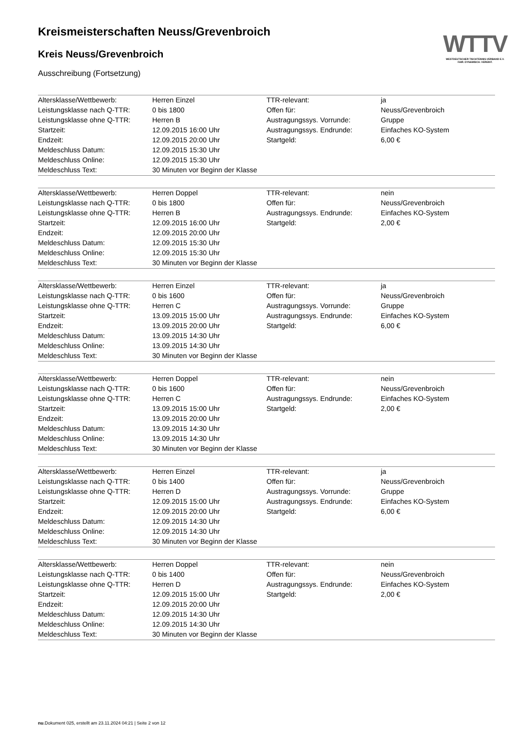WTTV
WESTDEUTSCHER TISCHTENNIS-VERBAND E.V.
FAIR. DYNAMISCH. VEREINT.
Kreismeisterschaften Neuss/Grevenbroich
Kreis Neuss/Grevenbroich
Ausschreibung (Fortsetzung)
| Altersklasse/Wettbewerb: | Herren Einzel | TTR-relevant: | ja |
| Leistungsklasse nach Q-TTR: | 0 bis 1800 | Offen für: | Neuss/Grevenbroich |
| Leistungsklasse ohne Q-TTR: | Herren B | Austragungssys. Vorrunde: | Gruppe |
| Startzeit: | 12.09.2015 16:00 Uhr | Austragungssys. Endrunde: | Einfaches KO-System |
| Endzeit: | 12.09.2015 20:00 Uhr | Startgeld: | 6,00 € |
| Meldeschluss Datum: | 12.09.2015 15:30 Uhr | | |
| Meldeschluss Online: | 12.09.2015 15:30 Uhr | | |
| Meldeschluss Text: | 30 Minuten vor Beginn der Klasse | | |
| Altersklasse/Wettbewerb: | Herren Doppel | TTR-relevant: | nein |
| Leistungsklasse nach Q-TTR: | 0 bis 1800 | Offen für: | Neuss/Grevenbroich |
| Leistungsklasse ohne Q-TTR: | Herren B | Austragungssys. Endrunde: | Einfaches KO-System |
| Startzeit: | 12.09.2015 16:00 Uhr | Startgeld: | 2,00 € |
| Endzeit: | 12.09.2015 20:00 Uhr | | |
| Meldeschluss Datum: | 12.09.2015 15:30 Uhr | | |
| Meldeschluss Online: | 12.09.2015 15:30 Uhr | | |
| Meldeschluss Text: | 30 Minuten vor Beginn der Klasse | | |
| Altersklasse/Wettbewerb: | Herren Einzel | TTR-relevant: | ja |
| Leistungsklasse nach Q-TTR: | 0 bis 1600 | Offen für: | Neuss/Grevenbroich |
| Leistungsklasse ohne Q-TTR: | Herren C | Austragungssys. Vorrunde: | Gruppe |
| Startzeit: | 13.09.2015 15:00 Uhr | Austragungssys. Endrunde: | Einfaches KO-System |
| Endzeit: | 13.09.2015 20:00 Uhr | Startgeld: | 6,00 € |
| Meldeschluss Datum: | 13.09.2015 14:30 Uhr | | |
| Meldeschluss Online: | 13.09.2015 14:30 Uhr | | |
| Meldeschluss Text: | 30 Minuten vor Beginn der Klasse | | |
| Altersklasse/Wettbewerb: | Herren Doppel | TTR-relevant: | nein |
| Leistungsklasse nach Q-TTR: | 0 bis 1600 | Offen für: | Neuss/Grevenbroich |
| Leistungsklasse ohne Q-TTR: | Herren C | Austragungssys. Endrunde: | Einfaches KO-System |
| Startzeit: | 13.09.2015 15:00 Uhr | Startgeld: | 2,00 € |
| Endzeit: | 13.09.2015 20:00 Uhr | | |
| Meldeschluss Datum: | 13.09.2015 14:30 Uhr | | |
| Meldeschluss Online: | 13.09.2015 14:30 Uhr | | |
| Meldeschluss Text: | 30 Minuten vor Beginn der Klasse | | |
| Altersklasse/Wettbewerb: | Herren Einzel | TTR-relevant: | ja |
| Leistungsklasse nach Q-TTR: | 0 bis 1400 | Offen für: | Neuss/Grevenbroich |
| Leistungsklasse ohne Q-TTR: | Herren D | Austragungssys. Vorrunde: | Gruppe |
| Startzeit: | 12.09.2015 15:00 Uhr | Austragungssys. Endrunde: | Einfaches KO-System |
| Endzeit: | 12.09.2015 20:00 Uhr | Startgeld: | 6,00 € |
| Meldeschluss Datum: | 12.09.2015 14:30 Uhr | | |
| Meldeschluss Online: | 12.09.2015 14:30 Uhr | | |
| Meldeschluss Text: | 30 Minuten vor Beginn der Klasse | | |
| Altersklasse/Wettbewerb: | Herren Doppel | TTR-relevant: | nein |
| Leistungsklasse nach Q-TTR: | 0 bis 1400 | Offen für: | Neuss/Grevenbroich |
| Leistungsklasse ohne Q-TTR: | Herren D | Austragungssys. Endrunde: | Einfaches KO-System |
| Startzeit: | 12.09.2015 15:00 Uhr | Startgeld: | 2,00 € |
| Endzeit: | 12.09.2015 20:00 Uhr | | |
| Meldeschluss Datum: | 12.09.2015 14:30 Uhr | | |
| Meldeschluss Online: | 12.09.2015 14:30 Uhr | | |
| Meldeschluss Text: | 30 Minuten vor Beginn der Klasse | | |
nu.Dokument 025, erstellt am 23.11.2024 04:21 | Seite 2 von 12